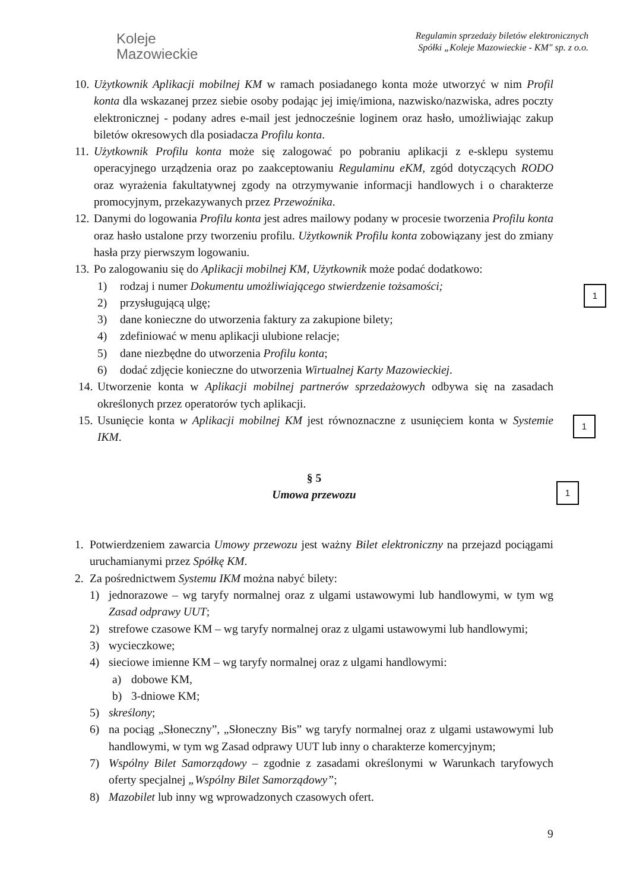Koleje
Mazowieckie
Regulamin sprzedaży biletów elektronicznych
Spółki „Koleje Mazowieckie - KM" sp. z o.o.
10. Użytkownik Aplikacji mobilnej KM w ramach posiadanego konta może utworzyć w nim Profil konta dla wskazanej przez siebie osoby podając jej imię/imiona, nazwisko/nazwiska, adres poczty elektronicznej - podany adres e-mail jest jednocześnie loginem oraz hasło, umożliwiając zakup biletów okresowych dla posiadacza Profilu konta.
11. Użytkownik Profilu konta może się zalogować po pobraniu aplikacji z e-sklepu systemu operacyjnego urządzenia oraz po zaakceptowaniu Regulaminu eKM, zgód dotyczących RODO oraz wyrażenia fakultatywnej zgody na otrzymywanie informacji handlowych i o charakterze promocyjnym, przekazywanych przez Przewoźnika.
12. Danymi do logowania Profilu konta jest adres mailowy podany w procesie tworzenia Profilu konta oraz hasło ustalone przy tworzeniu profilu. Użytkownik Profilu konta zobowiązany jest do zmiany hasła przy pierwszym logowaniu.
13. Po zalogowaniu się do Aplikacji mobilnej KM, Użytkownik może podać dodatkowo:
1) rodzaj i numer Dokumentu umożliwiającego stwierdzenie tożsamości;
2) przysługującą ulgę;
3) dane konieczne do utworzenia faktury za zakupione bilety;
4) zdefiniować w menu aplikacji ulubione relacje;
5) dane niezbędne do utworzenia Profilu konta;
6) dodać zdjęcie konieczne do utworzenia Wirtualnej Karty Mazowieckiej.
14. Utworzenie konta w Aplikacji mobilnej partnerów sprzedażowych odbywa się na zasadach określonych przez operatorów tych aplikacji.
15. Usunięcie konta w Aplikacji mobilnej KM jest równoznaczne z usunięciem konta w Systemie IKM.
§ 5
Umowa przewozu
1. Potwierdzeniem zawarcia Umowy przewozu jest ważny Bilet elektroniczny na przejazd pociągami uruchamianymi przez Spółkę KM.
2. Za pośrednictwem Systemu IKM można nabyć bilety:
1) jednorazowe – wg taryfy normalnej oraz z ulgami ustawowymi lub handlowymi, w tym wg Zasad odprawy UUT;
2) strefowe czasowe KM – wg taryfy normalnej oraz z ulgami ustawowymi lub handlowymi;
3) wycieczkowe;
4) sieciowe imienne KM – wg taryfy normalnej oraz z ulgami handlowymi:
a) dobowe KM,
b) 3-dniowe KM;
5) skreślony;
6) na pociąg „Słoneczny”, „Słoneczny Bis” wg taryfy normalnej oraz z ulgami ustawowymi lub handlowymi, w tym wg Zasad odprawy UUT lub inny o charakterze komercyjnym;
7) Wspólny Bilet Samorządowy – zgodnie z zasadami określonymi w Warunkach taryfowych oferty specjalnej „Wspólny Bilet Samorządowy”;
8) Mazobilet lub inny wg wprowadzonych czasowych ofert.
1
1
1
9